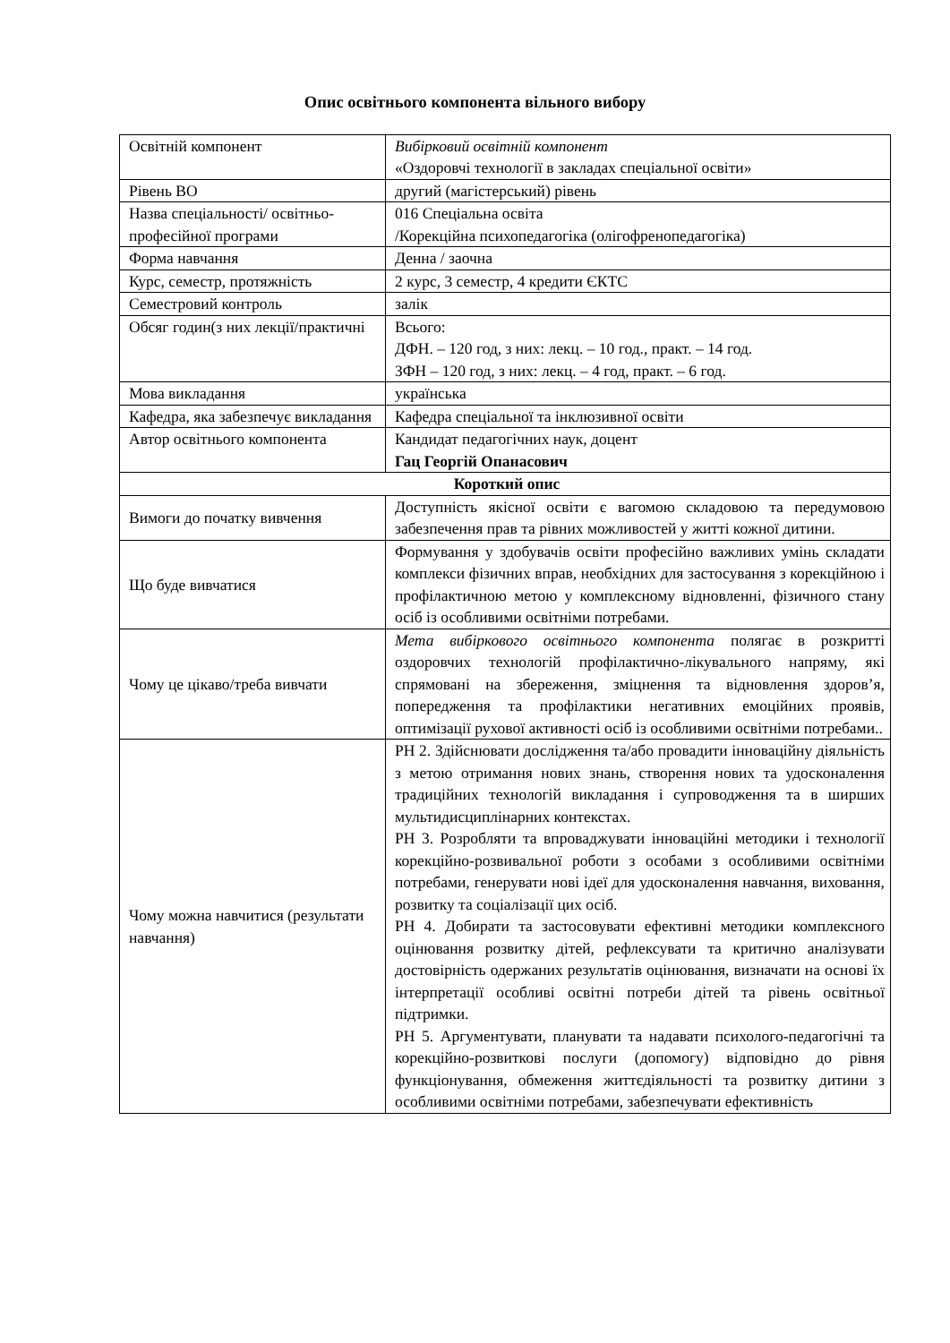Опис освітнього компонента вільного вибору
| Освітній компонент | Вибірковий освітній компонент «Оздоровчі технології в закладах спеціальної освіти» |
| Рівень ВО | другий (магістерський) рівень |
| Назва спеціальності/ освітньо-професійної програми | 016 Спеціальна освіта /Корекційна психопедагогіка (олігофренопедагогіка) |
| Форма навчання | Денна / заочна |
| Курс, семестр, протяжність | 2 курс, 3 семестр, 4 кредити ЄКТС |
| Семестровий контроль | залік |
| Обсяг годин(з них лекції/практичні | Всього: ДФН. – 120 год, з них: лекц. – 10 год., практ. – 14 год. ЗФН – 120 год, з них: лекц. – 4 год, практ. – 6 год. |
| Мова викладання | українська |
| Кафедра, яка забезпечує викладання | Кафедра спеціальної та інклюзивної освіти |
| Автор освітнього компонента | Кандидат педагогічних наук, доцент Гац Георгій Опанасович |
| Короткий опис | |
| Вимоги до початку вивчення | Доступність якісної освіти є вагомою складовою та передумовою забезпечення прав та рівних можливостей у житті кожної дитини. |
| Що буде вивчатися | Формування у здобувачів освіти професійно важливих умінь складати комплекси фізичних вправ, необхідних для застосування з корекційною і профілактичною метою у комплексному відновленні, фізичного стану осіб із особливими освітніми потребами. |
| Чому це цікаво/треба вивчати | Мета вибіркового освітнього компонента полягає в розкритті оздоровчих технологій профілактично-лікувального напряму, які спрямовані на збереження, зміцнення та відновлення здоров’я, попередження та профілактики негативних емоційних проявів, оптимізації рухової активності осіб із особливими освітніми потребами.. |
| Чому можна навчитися (результати навчання) | РН 2. Здійснювати дослідження та/або провадити інноваційну діяльність з метою отримання нових знань, створення нових та удосконалення традиційних технологій викладання і супроводження та в ширших мультидисциплінарних контекстах. РН 3. Розробляти та впроваджувати інноваційні методики і технології корекційно-розвивальної роботи з особами з особливими освітніми потребами, генерувати нові ідеї для удосконалення навчання, виховання, розвитку та соціалізації цих осіб. РН 4. Добирати та застосовувати ефективні методики комплексного оцінювання розвитку дітей, рефлексувати та критично аналізувати достовірність одержаних результатів оцінювання, визначати на основі їх інтерпретації особливі освітні потреби дітей та рівень освітньої підтримки. РН 5. Аргументувати, планувати та надавати психолого-педагогічні та корекційно-розвиткові послуги (допомогу) відповідно до рівня функціонування, обмеження життєдіяльності та розвитку дитини з особливими освітніми потребами, забезпечувати ефективність |